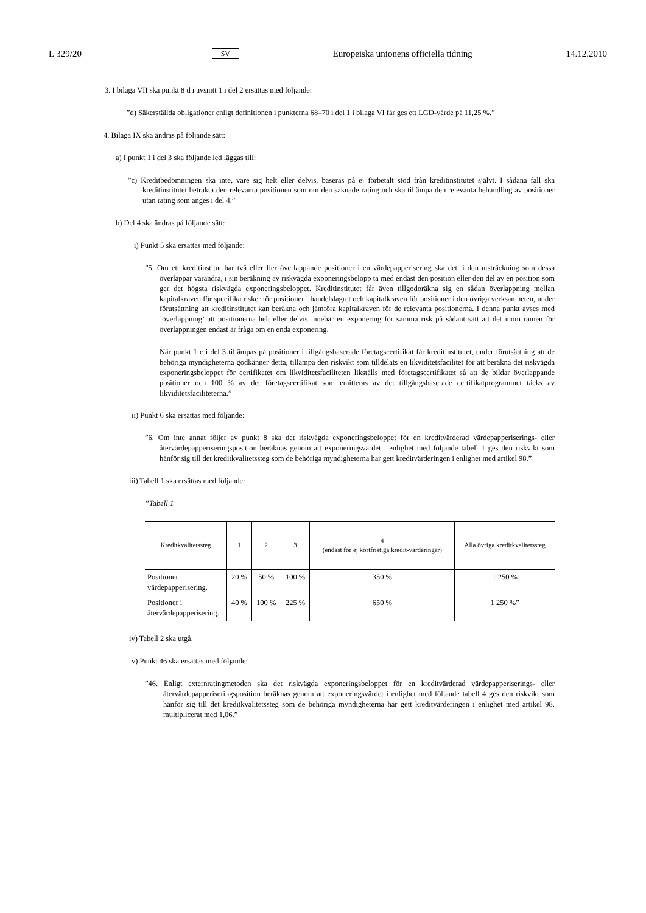L 329/20 SV Europeiska unionens officiella tidning 14.12.2010
3. I bilaga VII ska punkt 8 d i avsnitt 1 i del 2 ersättas med följande:
”d) Säkerställda obligationer enligt definitionen i punkterna 68–70 i del 1 i bilaga VI får ges ett LGD-värde på 11,25 %.”
4. Bilaga IX ska ändras på följande sätt:
a) I punkt 1 i del 3 ska följande led läggas till:
”c) Kreditbedömningen ska inte, vare sig helt eller delvis, baseras på ej förbetalt stöd från kreditinstitutet självt. I sådana fall ska kreditinstitutet betrakta den relevanta positionen som om den saknade rating och ska tillämpa den relevanta behandling av positioner utan rating som anges i del 4.”
b) Del 4 ska ändras på följande sätt:
i) Punkt 5 ska ersättas med följande:
”5. Om ett kreditinstitut har två eller fler överlappande positioner i en värdepapperisering ska det, i den utsträckning som dessa överlappar varandra, i sin beräkning av riskvägda exponeringsbelopp ta med endast den position eller den del av en position som ger det högsta riskvägda exponeringsbeloppet. Kreditinstitutet får även tillgodoräkna sig en sådan överlappning mellan kapitalkraven för specifika risker för positioner i handelslagret och kapitalkraven för positioner i den övriga verksamheten, under förutsättning att kreditinstitutet kan beräkna och jämföra kapitalkraven för de relevanta positionerna. I denna punkt avses med ’överlappning’ att positionerna helt eller delvis innebär en exponering för samma risk på sådant sätt att det inom ramen för överlappningen endast är fråga om en enda exponering.
När punkt 1 c i del 3 tillämpas på positioner i tillgångsbaserade företagscertifikat får kreditinstitutet, under förutsättning att de behöriga myndigheterna godkänner detta, tillämpa den riskvikt som tilldelats en likviditetsfacilitet för att beräkna det riskvägda exponeringsbeloppet för certifikatet om likviditetsfaciliteten likställs med företagscertifikatet så att de bildar överlappande positioner och 100 % av det företagscertifikat som emitteras av det tillgångsbaserade certifikatprogrammet täcks av likviditetsfaciliteterna.”
ii) Punkt 6 ska ersättas med följande:
”6. Om inte annat följer av punkt 8 ska det riskvägda exponeringsbeloppet för en kreditvärderad värdepapperiserings- eller återvärdepapperiseringsposition beräknas genom att exponeringsvärdet i enlighet med följande tabell 1 ges den riskvikt som hänför sig till det kreditkvalitetssteg som de behöriga myndigheterna har gett kreditvärderingen i enlighet med artikel 98.”
iii) Tabell 1 ska ersättas med följande:
”Tabell 1
| Kreditkvalitetssteg | 1 | 2 | 3 | 4 (endast för ej kortfristiga kredit-värderingar) | Alla övriga kreditkvalitetssteg |
| --- | --- | --- | --- | --- | --- |
| Positioner i värdepapperisering. | 20 % | 50 % | 100 % | 350 % | 1 250 % |
| Positioner i återvärdepapperisering. | 40 % | 100 % | 225 % | 650 % | 1 250 %” |
iv) Tabell 2 ska utgå.
v) Punkt 46 ska ersättas med följande:
”46. Enligt externratingmetoden ska det riskvägda exponeringsbeloppet för en kreditvärderad värdepapperiserings- eller återvärdepapperiseringsposition beräknas genom att exponeringsvärdet i enlighet med följande tabell 4 ges den riskvikt som hänför sig till det kreditkvalitetssteg som de behöriga myndigheterna har gett kreditvärderingen i enlighet med artikel 98, multiplicerat med 1,06.”